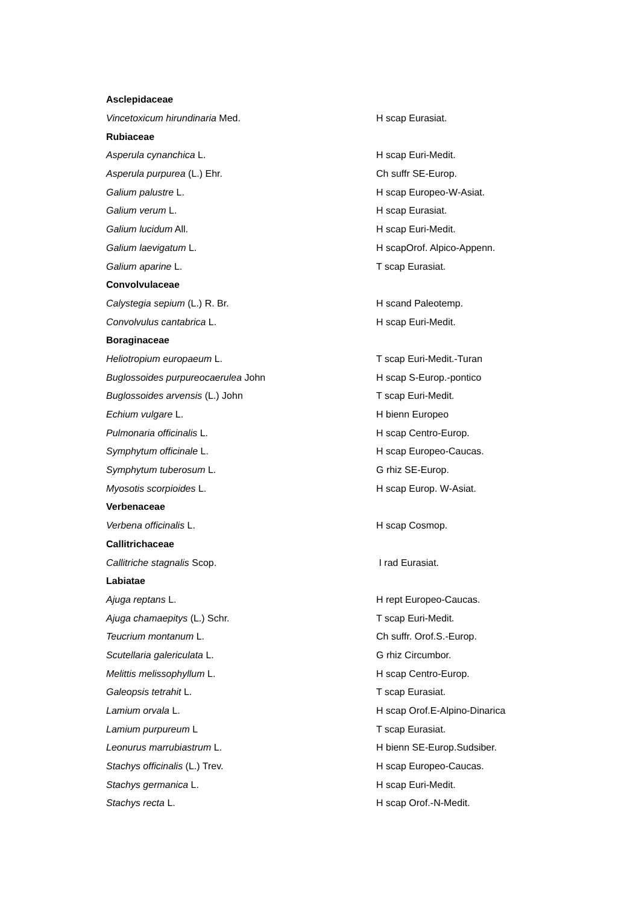| Asclepidaceae | |
| Vincetoxicum hirundinaria Med. | H scap Eurasiat. |
| Rubiaceae | |
| Asperula cynanchica L. | H scap Euri-Medit. |
| Asperula purpurea (L.) Ehr. | Ch suffr SE-Europ. |
| Galium palustre L. | H scap Europeo-W-Asiat. |
| Galium verum L. | H scap Eurasiat. |
| Galium lucidum All. | H scap Euri-Medit. |
| Galium laevigatum L. | H scapOrof. Alpico-Appenn. |
| Galium aparine L. | T scap Eurasiat. |
| Convolvulaceae | |
| Calystegia sepium (L.) R. Br. | H scand Paleotemp. |
| Convolvulus cantabrica L. | H scap Euri-Medit. |
| Boraginaceae | |
| Heliotropium europaeum L. | T scap Euri-Medit.-Turan |
| Buglossoides purpureocaerulea John | H scap S-Europ.-pontico |
| Buglossoides arvensis (L.) John | T scap Euri-Medit. |
| Echium vulgare L. | H bienn Europeo |
| Pulmonaria officinalis L. | H scap Centro-Europ. |
| Symphytum officinale L. | H scap Europeo-Caucas. |
| Symphytum tuberosum L. | G rhiz SE-Europ. |
| Myosotis scorpioides L. | H scap Europ. W-Asiat. |
| Verbenaceae | |
| Verbena officinalis L. | H scap Cosmop. |
| Callitrichaceae | |
| Callitriche stagnalis Scop. | I rad Eurasiat. |
| Labiatae | |
| Ajuga reptans L. | H rept Europeo-Caucas. |
| Ajuga chamaepitys (L.) Schr. | T scap Euri-Medit. |
| Teucrium montanum L. | Ch suffr. Orof.S.-Europ. |
| Scutellaria galericulata L. | G rhiz Circumbor. |
| Melittis melissophyllum L. | H scap Centro-Europ. |
| Galeopsis tetrahit L. | T scap Eurasiat. |
| Lamium orvala L. | H scap Orof.E-Alpino-Dinarica |
| Lamium purpureum L | T scap Eurasiat. |
| Leonurus marrubiastrum L. | H bienn SE-Europ.Sudsiber. |
| Stachys officinalis (L.) Trev. | H scap Europeo-Caucas. |
| Stachys germanica L. | H scap Euri-Medit. |
| Stachys recta L. | H scap Orof.-N-Medit. |